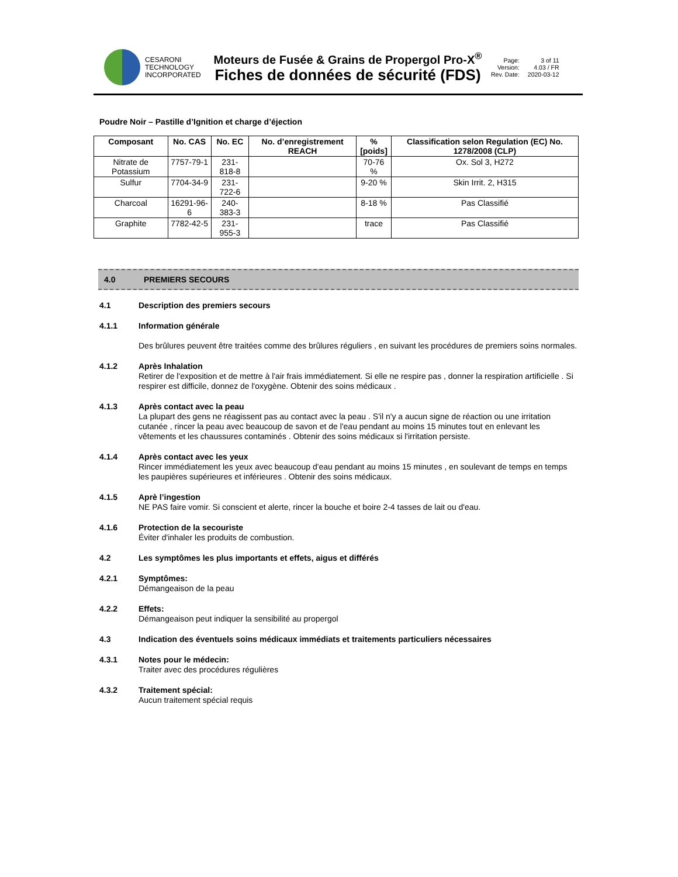CESARONI
TECHNOLOGY
INCORPORATED
Moteurs de Fusée & Grains de Propergol Pro-X<sup>®</sup>
Fiches de données de sécurité (FDS)
Page: 3 of 11 Version: 4.03 / FR Rev. Date: 2020-03-12
Poudre Noir – Pastille d’Ignition et charge d’éjection
| Composant | No. CAS | No. EC | No. d’enregistrement REACH | % [poids] | Classification selon Regulation (EC) No. 1278/2008 (CLP) |
| --- | --- | --- | --- | --- | --- |
| Nitrate de Potassium | 7757-79-1 | 231-818-8 | | 70-76 % | Ox. Sol 3, H272 |
| Sulfur | 7704-34-9 | 231-722-6 | | 9-20 % | Skin Irrit. 2, H315 |
| Charcoal | 16291-96-6 | 240-383-3 | | 8-18 % | Pas Classifié |
| Graphite | 7782-42-5 | 231-955-3 | | trace | Pas Classifié |
4.0 PREMIERS SECOURS
4.1
Description des premiers secours
4.1.1
Information générale
Des brûlures peuvent être traitées comme des brûlures réguliers , en suivant les procédures de premiers soins normales.
4.1.2
Après Inhalation
Retirer de l'exposition et de mettre à l'air frais immédiatement. Si elle ne respire pas , donner la respiration artificielle . Si respirer est difficile, donnez de l'oxygène. Obtenir des soins médicaux .
4.1.3
Après contact avec la peau
La plupart des gens ne réagissent pas au contact avec la peau . S'il n'y a aucun signe de réaction ou une irritation cutanée , rincer la peau avec beaucoup de savon et de l'eau pendant au moins 15 minutes tout en enlevant les vêtements et les chaussures contaminés . Obtenir des soins médicaux si l'irritation persiste.
4.1.4
Après contact avec les yeux
Rincer immédiatement les yeux avec beaucoup d'eau pendant au moins 15 minutes , en soulevant de temps en temps les paupières supérieures et inférieures . Obtenir des soins médicaux.
4.1.5
Aprè l’ingestion
NE PAS faire vomir. Si conscient et alerte, rincer la bouche et boire 2-4 tasses de lait ou d'eau.
4.1.6
Protection de la secouriste
Éviter d'inhaler les produits de combustion.
4.2
Les symptômes les plus importants et effets, aigus et différés
4.2.1
Symptômes:
Démangeaison de la peau
4.2.2
Effets:
Démangeaison peut indiquer la sensibilité au propergol
4.3
Indication des éventuels soins médicaux immédiats et traitements particuliers nécessaires
4.3.1
Notes pour le médecin:
Traiter avec des procédures régulières
4.3.2
Traitement spécial:
Aucun traitement spécial requis